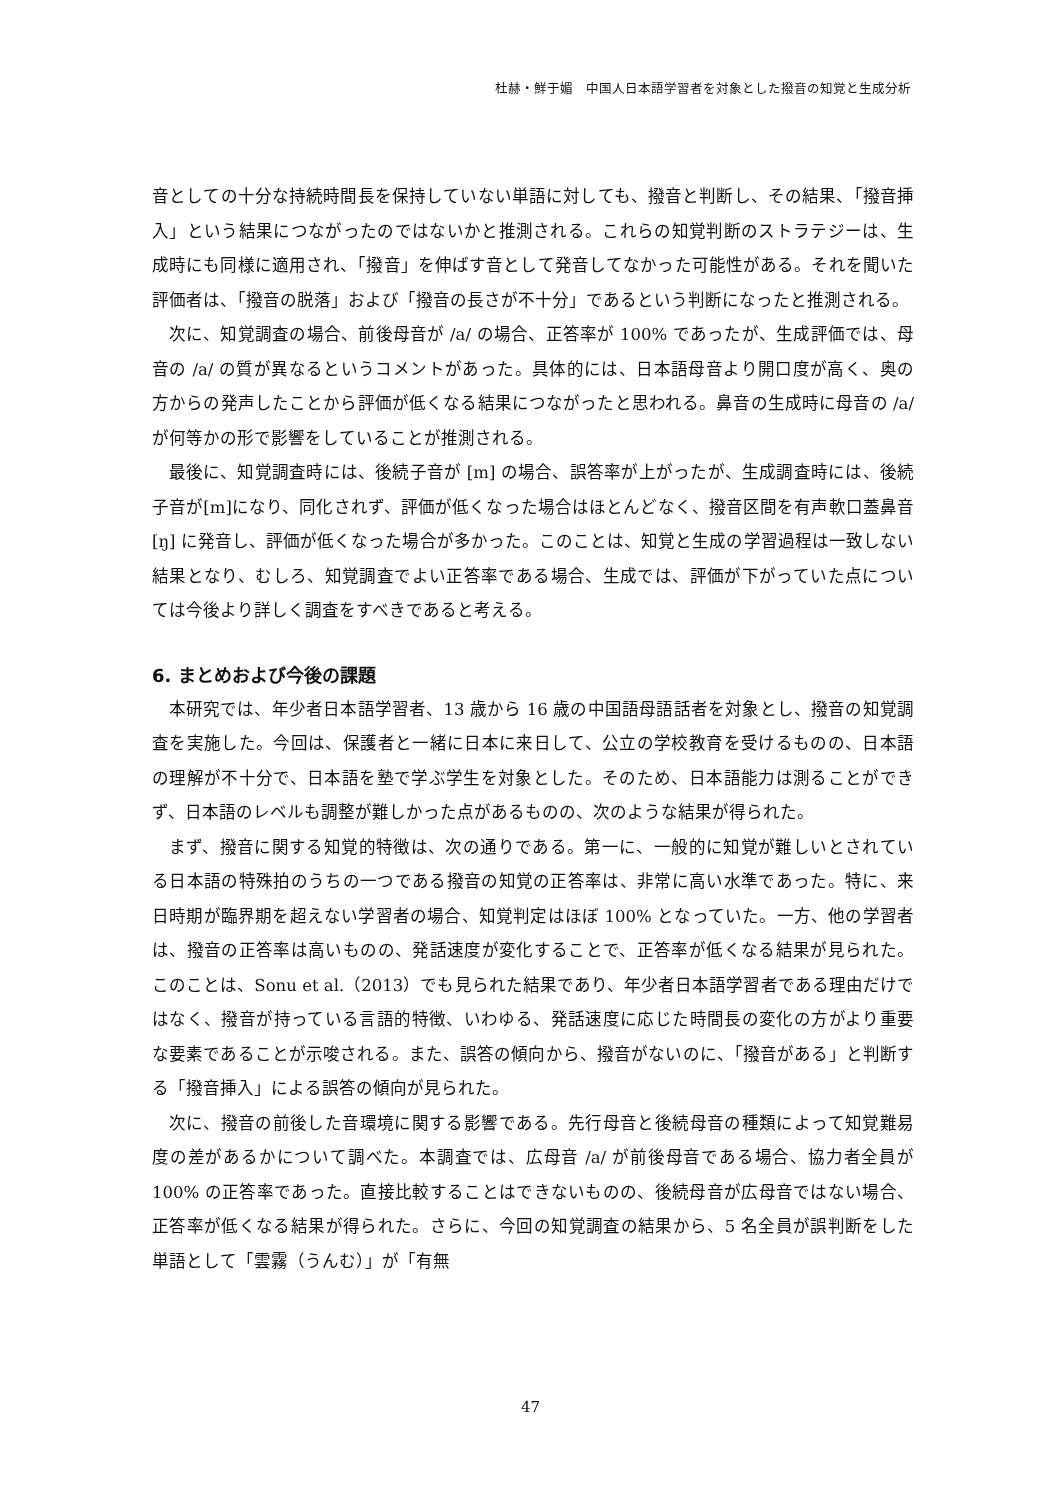杜赫・鮮于媚　中国人日本語学習者を対象とした撥音の知覚と生成分析
音としての十分な持続時間長を保持していない単語に対しても、撥音と判断し、その結果、「撥音挿入」という結果につながったのではないかと推測される。これらの知覚判断のストラテジーは、生成時にも同様に適用され、「撥音」を伸ばす音として発音してなかった可能性がある。それを聞いた評価者は、「撥音の脱落」および「撥音の長さが不十分」であるという判断になったと推測される。
次に、知覚調査の場合、前後母音が /a/ の場合、正答率が 100% であったが、生成評価では、母音の /a/ の質が異なるというコメントがあった。具体的には、日本語母音より開口度が高く、奥の方からの発声したことから評価が低くなる結果につながったと思われる。鼻音の生成時に母音の /a/ が何等かの形で影響をしていることが推測される。
最後に、知覚調査時には、後続子音が [m] の場合、誤答率が上がったが、生成調査時には、後続子音が[m]になり、同化されず、評価が低くなった場合はほとんどなく、撥音区間を有声軟口蓋鼻音 [ŋ] に発音し、評価が低くなった場合が多かった。このことは、知覚と生成の学習過程は一致しない結果となり、むしろ、知覚調査でよい正答率である場合、生成では、評価が下がっていた点については今後より詳しく調査をすべきであると考える。
6. まとめおよび今後の課題
本研究では、年少者日本語学習者、13 歳から 16 歳の中国語母語話者を対象とし、撥音の知覚調査を実施した。今回は、保護者と一緒に日本に来日して、公立の学校教育を受けるものの、日本語の理解が不十分で、日本語を塾で学ぶ学生を対象とした。そのため、日本語能力は測ることができず、日本語のレベルも調整が難しかった点があるものの、次のような結果が得られた。
まず、撥音に関する知覚的特徴は、次の通りである。第一に、一般的に知覚が難しいとされている日本語の特殊拍のうちの一つである撥音の知覚の正答率は、非常に高い水準であった。特に、来日時期が臨界期を超えない学習者の場合、知覚判定はほぼ 100% となっていた。一方、他の学習者は、撥音の正答率は高いものの、発話速度が変化することで、正答率が低くなる結果が見られた。このことは、Sonu et al.（2013）でも見られた結果であり、年少者日本語学習者である理由だけではなく、撥音が持っている言語的特徴、いわゆる、発話速度に応じた時間長の変化の方がより重要な要素であることが示唆される。また、誤答の傾向から、撥音がないのに、「撥音がある」と判断する「撥音挿入」による誤答の傾向が見られた。
次に、撥音の前後した音環境に関する影響である。先行母音と後続母音の種類によって知覚難易度の差があるかについて調べた。本調査では、広母音 /a/ が前後母音である場合、協力者全員が 100% の正答率であった。直接比較することはできないものの、後続母音が広母音ではない場合、正答率が低くなる結果が得られた。さらに、今回の知覚調査の結果から、5 名全員が誤判断をした単語として「雲霧（うんむ）」が「有無
47